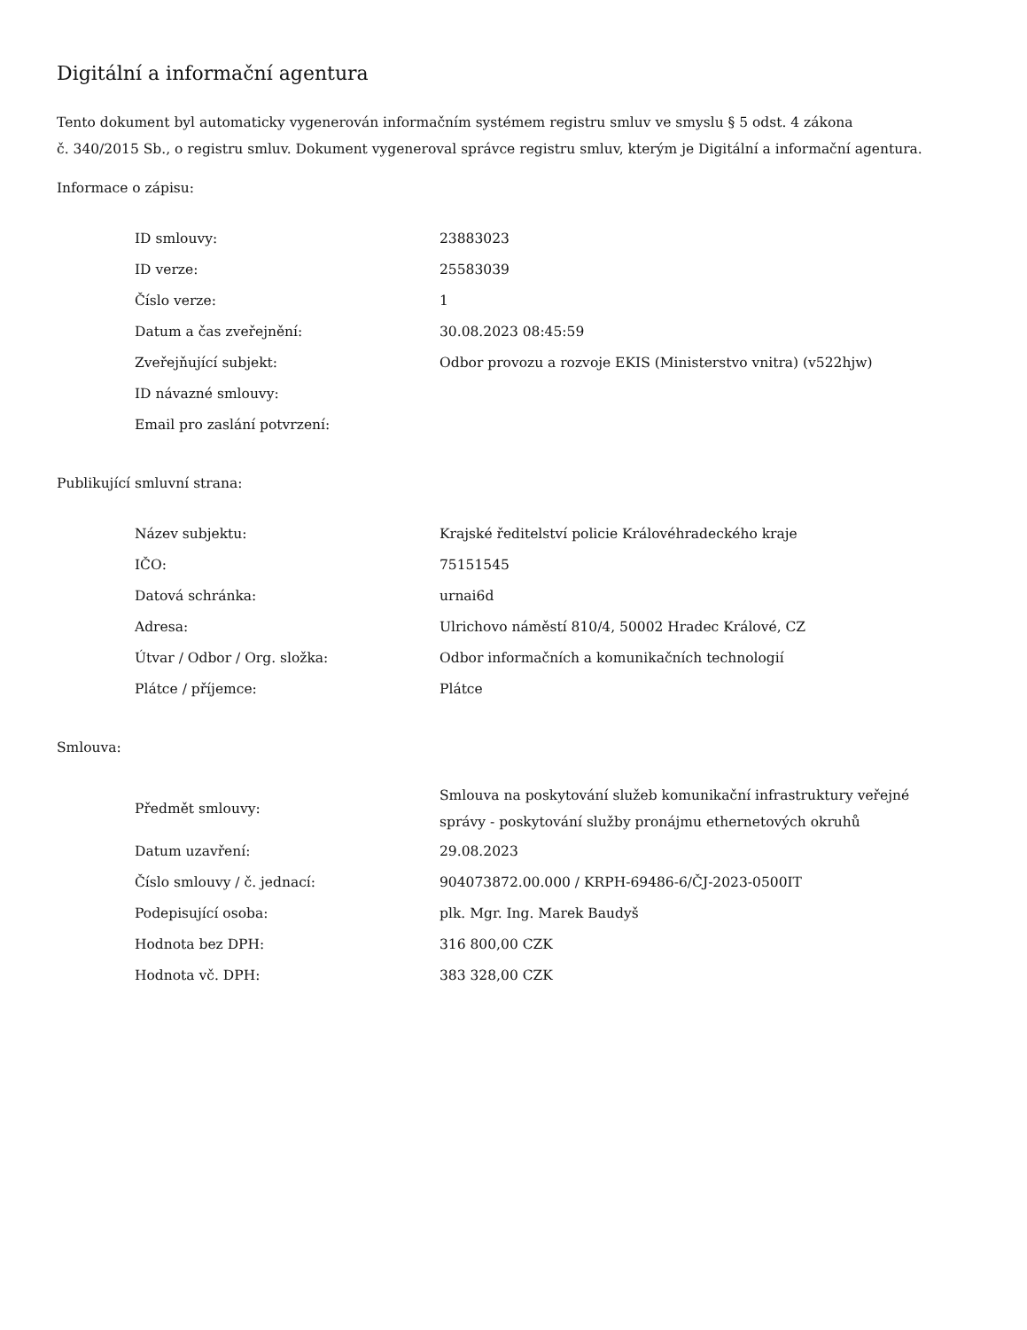Digitální a informační agentura
Tento dokument byl automaticky vygenerován informačním systémem registru smluv ve smyslu § 5 odst. 4 zákona
č. 340/2015 Sb., o registru smluv. Dokument vygeneroval správce registru smluv, kterým je Digitální a informační agentura.
Informace o zápisu:
| ID smlouvy: | 23883023 |
| ID verze: | 25583039 |
| Číslo verze: | 1 |
| Datum a čas zveřejnění: | 30.08.2023 08:45:59 |
| Zveřejňující subjekt: | Odbor provozu a rozvoje EKIS (Ministerstvo vnitra) (v522hjw) |
| ID návazné smlouvy: | |
| Email pro zaslání potvrzení: | |
Publikující smluvní strana:
| Název subjektu: | Krajské ředitelství policie Královéhradeckého kraje |
| IČO: | 75151545 |
| Datová schránka: | urnai6d |
| Adresa: | Ulrichovo náměstí 810/4, 50002 Hradec Králové, CZ |
| Útvar / Odbor / Org. složka: | Odbor informačních a komunikačních technologií |
| Plátce / příjemce: | Plátce |
Smlouva:
| Předmět smlouvy: | Smlouva na poskytování služeb komunikační infrastruktury veřejné správy - poskytování služby pronájmu ethernetových okruhů |
| Datum uzavření: | 29.08.2023 |
| Číslo smlouvy / č. jednací: | 904073872.00.000 / KRPH-69486-6/ČJ-2023-0500IT |
| Podepisující osoba: | plk. Mgr. Ing. Marek Baudyš |
| Hodnota bez DPH: | 316 800,00 CZK |
| Hodnota vč. DPH: | 383 328,00 CZK |